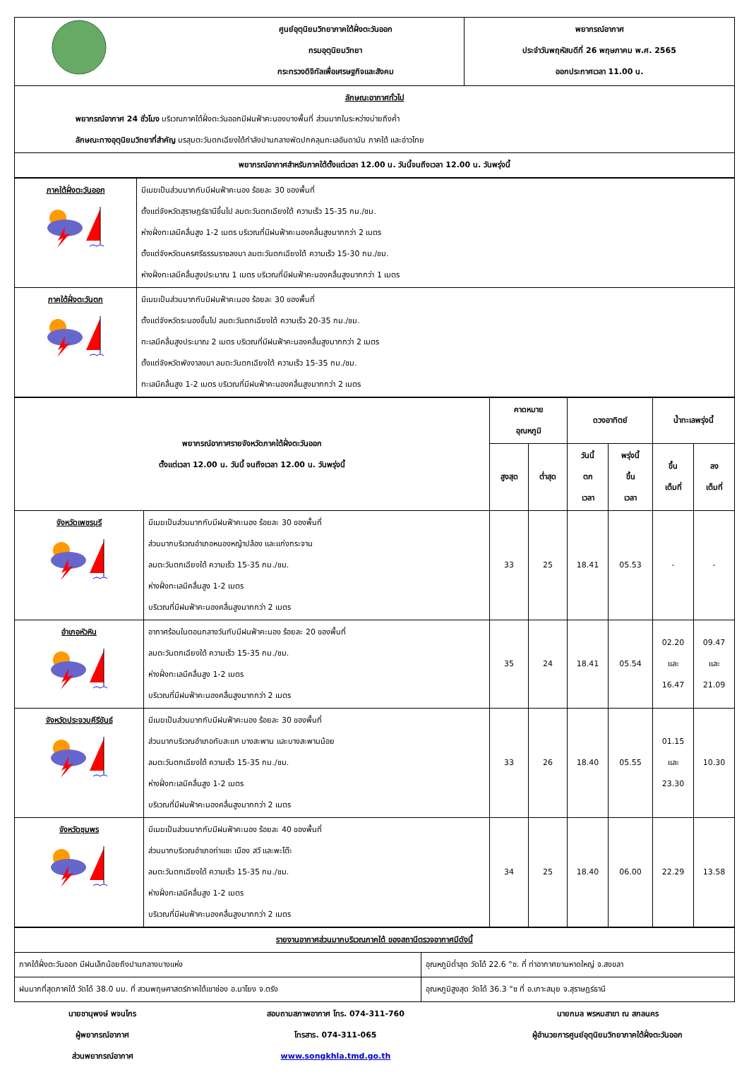| | ศูนย์อุตุนิยมวิทยาภาคใต้ฝั่งตะวันออก กรมอุตุนิยมวิทยา กระทรวงดิจิทัลเพื่อเศรษฐกิจและสังคม | พยากรณ์อากาศ ประจำวันพฤหัสบดีที่ 26 พฤษภาคม พ.ศ. 2565 ออกประกาศเวลา 11.00 น. |
| ลักษณะอากาศทั่วไป พยากรณ์อากาศ 24 ชั่วโมง บริเวณภาคใต้ฝั่งตะวันออกมีฝนฟ้าคะนองบางพื้นที่ ส่วนมากในระหว่างบ่ายถึงค่ำ ลักษณะทางอุตุนิยมวิทยาที่สำคัญ มรสุมตะวันตกเฉียงใต้กำลังปานกลางพัดปกคลุมทะเลอันดามัน ภาคใต้ และอ่าวไทย | | |
| พยากรณ์อากาศสำหรับภาคใต้ตั้งแต่เวลา 12.00 น. วันนี้จนถึงเวลา 12.00 น. วันพรุ่งนี้ | | |
| ภาคใต้ฝั่งตะวันออก | มีเมฆเป็นส่วนมากกับมีฝนฟ้าคะนอง ร้อยละ 30 ของพื้นที่ ตั้งแต่จังหวัดสุราษฎร์ธานีขึ้นไป ลมตะวันตกเฉียงใต้ ความเร็ว 15-35 กม./ชม. ห่างฝั่งทะเลมีคลื่นสูง 1-2 เมตร บริเวณที่มีฝนฟ้าคะนองคลื่นสูงมากกว่า 2 เมตร ตั้งแต่จังหวัดนครศรีธรรมราชลงมา ลมตะวันตกเฉียงใต้ ความเร็ว 15-30 กม./ชม. ห่างฝั่งทะเลมีคลื่นสูงประมาณ 1 เมตร บริเวณที่มีฝนฟ้าคะนองคลื่นสูงมากกว่า 1 เมตร |
| ภาคใต้ฝั่งตะวันตก | มีเมฆเป็นส่วนมากกับมีฝนฟ้าคะนอง ร้อยละ 30 ของพื้นที่ ตั้งแต่จังหวัดระนองขึ้นไป ลมตะวันตกเฉียงใต้ ความเร็ว 20-35 กม./ชม. ทะเลมีคลื่นสูงประมาณ 2 เมตร บริเวณที่มีฝนฟ้าคะนองคลื่นสูงมากกว่า 2 เมตร ตั้งแต่จังหวัดพังงาลงมา ลมตะวันตกเฉียงใต้ ความเร็ว 15-35 กม./ชม. ทะเลมีคลื่นสูง 1-2 เมตร บริเวณที่มีฝนฟ้าคะนองคลื่นสูงมากกว่า 2 เมตร |
| พยากรณ์อากาศรายจังหวัดภาคใต้ฝั่งตะวันออก ตั้งแต่เวลา 12.00 น. วันนี้ จนถึงเวลา 12.00 น. วันพรุ่งนี้ | | คาดหมาย อุณหภูมิ | | ดวงอาทิตย์ | | น้ำทะเลพรุ่งนี้ | |
| --- | --- | --- | --- | --- | --- | --- | --- |
| | | สูงสุด | ต่ำสุด | วันนี้ ตก เวลา | พรุ่งนี้ ขึ้น เวลา | ขึ้น เต็มที่ | ลง เต็มที่ |
| จังหวัดเพชรบุรี | มีเมฆเป็นส่วนมากกับมีฝนฟ้าคะนอง ร้อยละ 30 ของพื้นที่ ส่วนมากบริเวณอำเภอหนองหญ้าปล้อง และแก่งกระจาน ลมตะวันตกเฉียงใต้ ความเร็ว 15-35 กม./ชม. ห่างฝั่งทะเลมีคลื่นสูง 1-2 เมตร บริเวณที่มีฝนฟ้าคะนองคลื่นสูงมากกว่า 2 เมตร | 33 | 25 | 18.41 | 05.53 | - | - |
| อำเภอหัวหิน | อากาศร้อนในตอนกลางวันกับมีฝนฟ้าคะนอง ร้อยละ 20 ของพื้นที่ ลมตะวันตกเฉียงใต้ ความเร็ว 15-35 กม./ชม. ห่างฝั่งทะเลมีคลื่นสูง 1-2 เมตร บริเวณที่มีฝนฟ้าคะนองคลื่นสูงมากกว่า 2 เมตร | 35 | 24 | 18.41 | 05.54 | 02.20 และ 16.47 | 09.47 และ 21.09 |
| จังหวัดประจวบคีรีขันธ์ | มีเมฆเป็นส่วนมากกับมีฝนฟ้าคะนอง ร้อยละ 30 ของพื้นที่ ส่วนมากบริเวณอำเภอทับสะแก บางสะพาน และบางสะพานน้อย ลมตะวันตกเฉียงใต้ ความเร็ว 15-35 กม./ชม. ห่างฝั่งทะเลมีคลื่นสูง 1-2 เมตร บริเวณที่มีฝนฟ้าคะนองคลื่นสูงมากกว่า 2 เมตร | 33 | 26 | 18.40 | 05.55 | 01.15 และ 23.30 | 10.30 |
| จังหวัดชุมพร | มีเมฆเป็นส่วนมากกับมีฝนฟ้าคะนอง ร้อยละ 40 ของพื้นที่ ส่วนมากบริเวณอำเภอท่าแซะ เมือง สวี และพะโต๊ะ ลมตะวันตกเฉียงใต้ ความเร็ว 15-35 กม./ชม. ห่างฝั่งทะเลมีคลื่นสูง 1-2 เมตร บริเวณที่มีฝนฟ้าคะนองคลื่นสูงมากกว่า 2 เมตร | 34 | 25 | 18.40 | 06.00 | 22.29 | 13.58 |
| รายงานอากาศส่วนมากบริเวณภาคใต้ ของสถานีตรวจอากาศมีดังนี้ | |
| ภาคใต้ฝั่งตะวันออก มีฝนเล็กน้อยถึงปานกลางบางแห่ง | อุณหภูมิต่ำสุด วัดได้ 22.6 °ซ. ที่ ท่าอากาศยานหาดใหญ่ จ.สงขลา |
| ฝนมากที่สุดภาคใต้ วัดได้ 38.0 มม. ที่ สวนพฤษศาสตร์ภาคใต้เขาช่อง อ.นาโยง จ.ตรัง | อุณหภูมิสูงสุด วัดได้ 36.3 °ซ ที่ อ.เกาะสมุย จ.สุราษฎร์ธานี |
นายชานุพงษ์ พจนไกร
ผู้พยากรณ์อากาศ
ส่วนพยากรณ์อากาศ
สอบถามสภาพอากาศ โทร. 074-311-760
โทรสาร. 074-311-065
www.songkhla.tmd.go.th
นายกมล พรหมสาขา ณ สกลนคร
ผู้อำนวยการศูนย์อุตุนิยมวิทยาภาคใต้ฝั่งตะวันออก